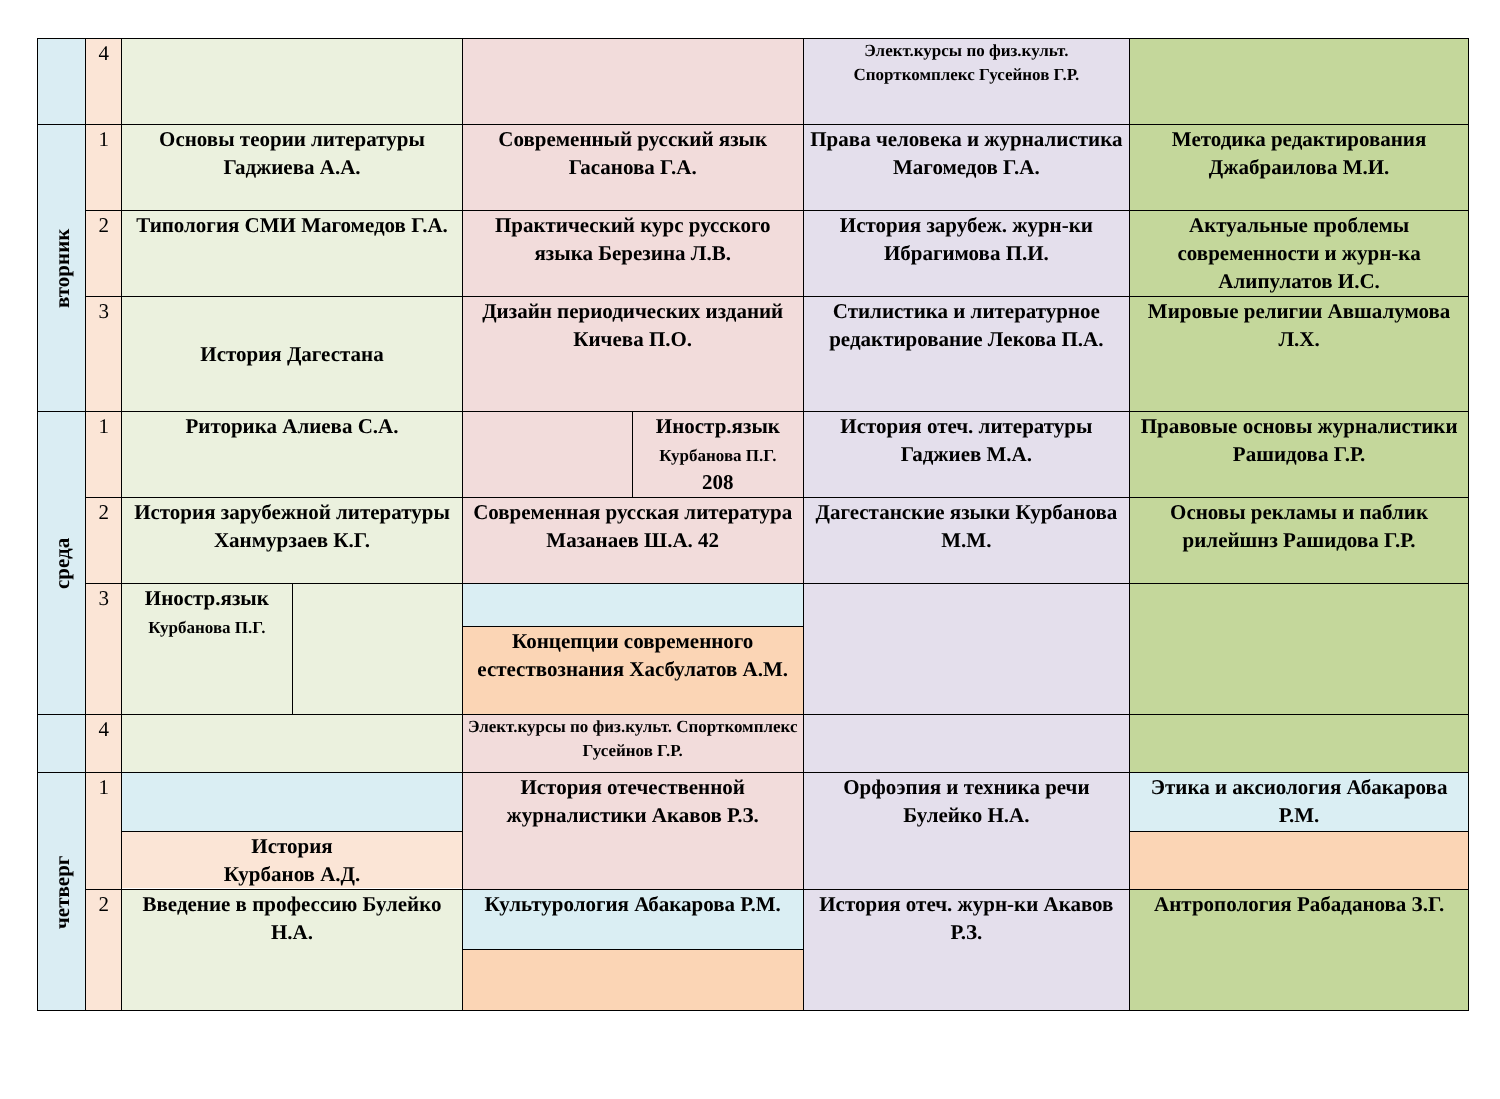| | 4 | | | | | Элект.курсы по физ.культ. Спорткомплекс Гусейнов Г.Р. | |
| вторник | 1 | Основы теории литературы Гаджиева А.А. | | Современный русский язык Гасанова Г.А. | | Права человека и журналистика Магомедов Г.А. | Методика редактирования Джабраилова М.И. |
| | 2 | Типология СМИ Магомедов Г.А. | | Практический курс русского языка Березина Л.В. | | История зарубеж. журн-ки Ибрагимова П.И. | Актуальные проблемы современности и журн-ка Алипулатов И.С. |
| | 3 | История Дагестана | | Дизайн периодических изданий Кичева П.О. | | Стилистика и литературное редактирование Лекова П.А. | Мировые религии Авшалумова Л.Х. |
| среда | 1 | Риторика Алиева С.А. | | | Иностр.язык Курбанова П.Г. 208 | История отеч. литературы Гаджиев М.А. | Правовые основы журналистики Рашидова Г.Р. |
| | 2 | История зарубежной литературы Ханмурзаев К.Г. | | Современная русская литература Мазанаев Ш.А. 42 | | Дагестанские языки Курбанова М.М. | Основы рекламы и паблик рилейшнз Рашидова Г.Р. |
| | 3 | Иностр.язык Курбанова П.Г. | | Концепции современного естествознания Хасбулатов А.М. | | | |
| | 4 | | | Элект.курсы по физ.культ. Спорткомплекс Гусейнов Г.Р. | | | |
| четверг | 1 | История Курбанов А.Д. | | История отечественной журналистики Акавов Р.З. | | Орфоэпия и техника речи Булейко Н.А. | Этика и аксиология Абакарова Р.М. |
| | 2 | Введение в профессию Булейко Н.А. | | Культурология Абакарова Р.М. | | История отеч. журн-ки Акавов Р.З. | Антропология Рабаданова З.Г. |